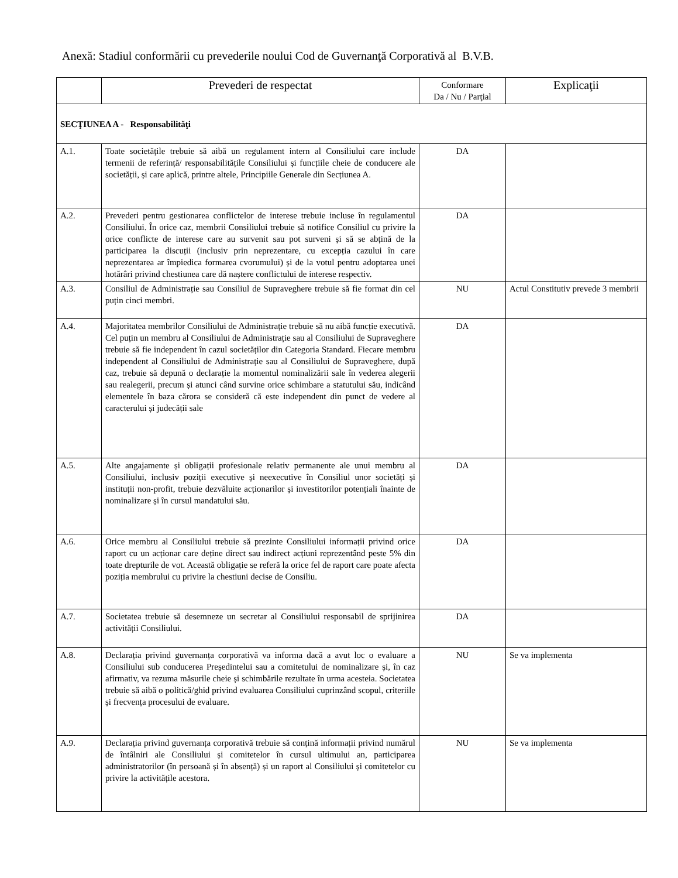Anexă: Stadiul conformării cu prevederile noului Cod de Guvernanţă Corporativă al B.V.B.
| | Prevederi de respectat | Conformare Da / Nu / Parţial | Explicaţii |
| --- | --- | --- | --- |
| SECŢIUNEA A - Responsabilităţi | | | |
| A.1. | Toate societățile trebuie să aibă un regulament intern al Consiliului care include termenii de referință/ responsabilitățile Consiliului și funcțiile cheie de conducere ale societății, și care aplică, printre altele, Principiile Generale din Secțiunea A. | DA | |
| A.2. | Prevederi pentru gestionarea conflictelor de interese trebuie incluse în regulamentul Consiliului. În orice caz, membrii Consiliului trebuie să notifice Consiliul cu privire la orice conflicte de interese care au survenit sau pot surveni și să se abțină de la participarea la discuții (inclusiv prin neprezentare, cu excepția cazului în care neprezentarea ar împiedica formarea cvorumului) și de la votul pentru adoptarea unei hotărâri privind chestiunea care dă naștere conflictului de interese respectiv. | DA | |
| A.3. | Consiliul de Administrație sau Consiliul de Supraveghere trebuie să fie format din cel puțin cinci membri. | NU | Actul Constitutiv prevede 3 membrii |
| A.4. | Majoritatea membrilor Consiliului de Administrație trebuie să nu aibă funcție executivă. Cel puțin un membru al Consiliului de Administrație sau al Consiliului de Supraveghere trebuie să fie independent în cazul societăților din Categoria Standard. Fiecare membru independent al Consiliului de Administrație sau al Consiliului de Supraveghere, după caz, trebuie să depună o declarație la momentul nominalizării sale în vederea alegerii sau realegerii, precum și atunci când survine orice schimbare a statutului său, indicând elementele în baza cărora se consideră că este independent din punct de vedere al caracterului și judecății sale | DA | |
| A.5. | Alte angajamente și obligații profesionale relativ permanente ale unui membru al Consiliului, inclusiv poziții executive și neexecutive în Consiliul unor societăți și instituții non-profit, trebuie dezvăluite acționarilor și investitorilor potențiali înainte de nominalizare și în cursul mandatului său. | DA | |
| A.6. | Orice membru al Consiliului trebuie să prezinte Consiliului informații privind orice raport cu un acționar care deține direct sau indirect acțiuni reprezentând peste 5% din toate drepturile de vot. Această obligație se referă la orice fel de raport care poate afecta poziția membrului cu privire la chestiuni decise de Consiliu. | DA | |
| A.7. | Societatea trebuie să desemneze un secretar al Consiliului responsabil de sprijinirea activității Consiliului. | DA | |
| A.8. | Declarația privind guvernanța corporativă va informa dacă a avut loc o evaluare a Consiliului sub conducerea Președintelui sau a comitetului de nominalizare și, în caz afirmativ, va rezuma măsurile cheie și schimbările rezultate în urma acesteia. Societatea trebuie să aibă o politică/ghid privind evaluarea Consiliului cuprinzând scopul, criteriile și frecvența procesului de evaluare. | NU | Se va implementa |
| A.9. | Declarația privind guvernanța corporativă trebuie să conțină informații privind numărul de întâlniri ale Consiliului și comitetelor în cursul ultimului an, participarea administratorilor (în persoană și în absență) și un raport al Consiliului și comitetelor cu privire la activitățile acestora. | NU | Se va implementa |